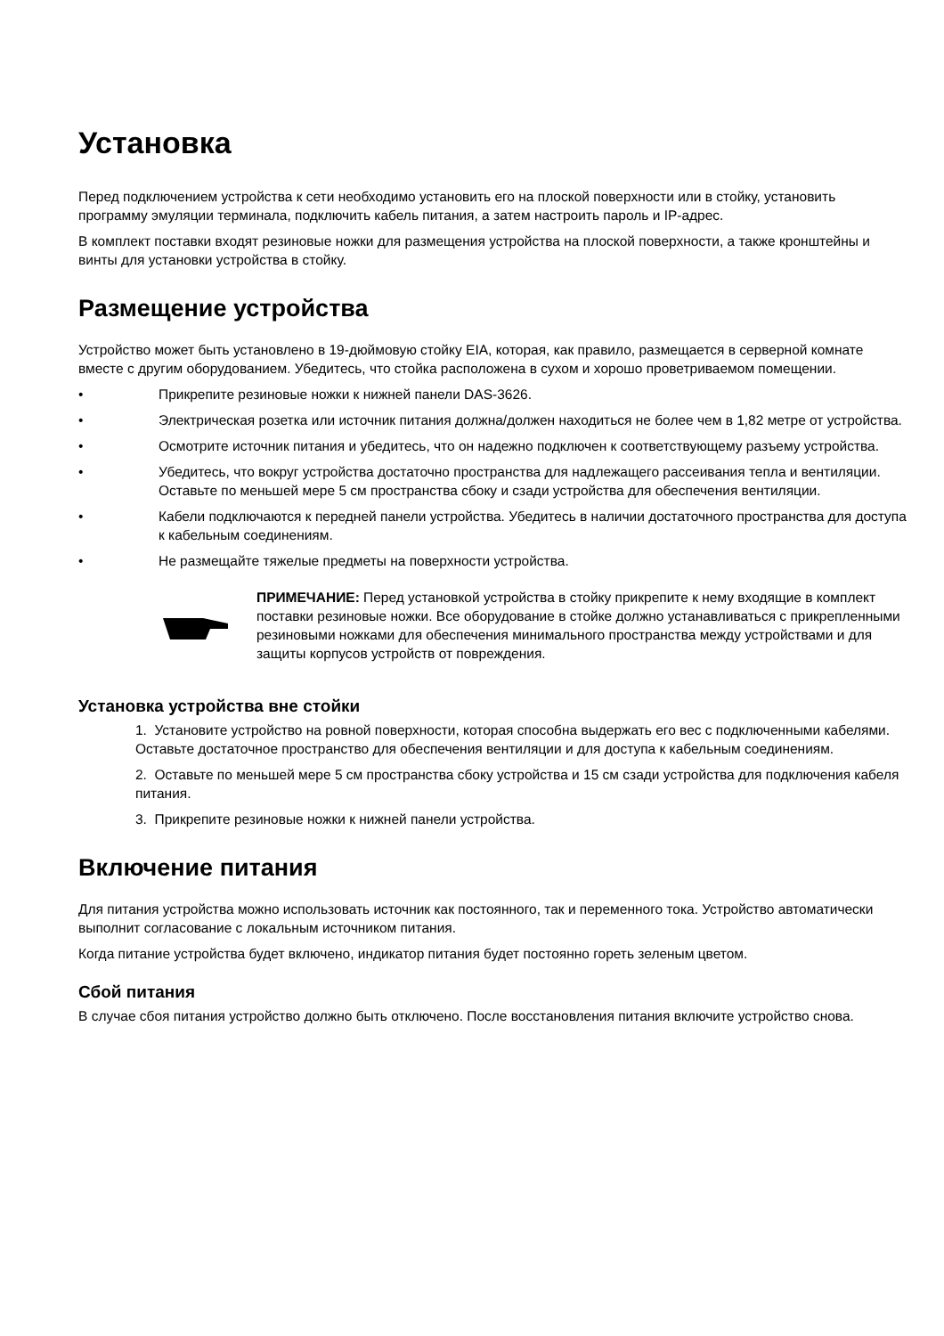Установка
Перед подключением устройства к сети необходимо установить его на плоской поверхности или в стойку, установить программу эмуляции терминала, подключить кабель питания, а затем настроить пароль и IP-адрес.
В комплект поставки входят резиновые ножки для размещения устройства на плоской поверхности, а также кронштейны и винты для установки устройства в стойку.
Размещение устройства
Устройство может быть установлено в 19-дюймовую стойку EIA, которая, как правило, размещается в серверной комнате вместе с другим оборудованием. Убедитесь, что стойка расположена в сухом и хорошо проветриваемом помещении.
• Прикрепите резиновые ножки к нижней панели DAS-3626.
• Электрическая розетка или источник питания должна/должен находиться не более чем в 1,82 метре от устройства.
• Осмотрите источник питания и убедитесь, что он надежно подключен к соответствующему разъему устройства.
• Убедитесь, что вокруг устройства достаточно пространства для надлежащего рассеивания тепла и вентиляции. Оставьте по меньшей мере 5 см пространства сбоку и сзади устройства для обеспечения вентиляции.
• Кабели подключаются к передней панели устройства. Убедитесь в наличии достаточного пространства для доступа к кабельным соединениям.
• Не размещайте тяжелые предметы на поверхности устройства.
ПРИМЕЧАНИЕ: Перед установкой устройства в стойку прикрепите к нему входящие в комплект поставки резиновые ножки. Все оборудование в стойке должно устанавливаться с прикрепленными резиновыми ножками для обеспечения минимального пространства между устройствами и для защиты корпусов устройств от повреждения.
Установка устройства вне стойки
1. Установите устройство на ровной поверхности, которая способна выдержать его вес с подключенными кабелями. Оставьте достаточное пространство для обеспечения вентиляции и для доступа к кабельным соединениям.
2. Оставьте по меньшей мере 5 см пространства сбоку устройства и 15 см сзади устройства для подключения кабеля питания.
3. Прикрепите резиновые ножки к нижней панели устройства.
Включение питания
Для питания устройства можно использовать источник как постоянного, так и переменного тока. Устройство автоматически выполнит согласование с локальным источником питания.
Когда питание устройства будет включено, индикатор питания будет постоянно гореть зеленым цветом.
Сбой питания
В случае сбоя питания устройство должно быть отключено. После восстановления питания включите устройство снова.